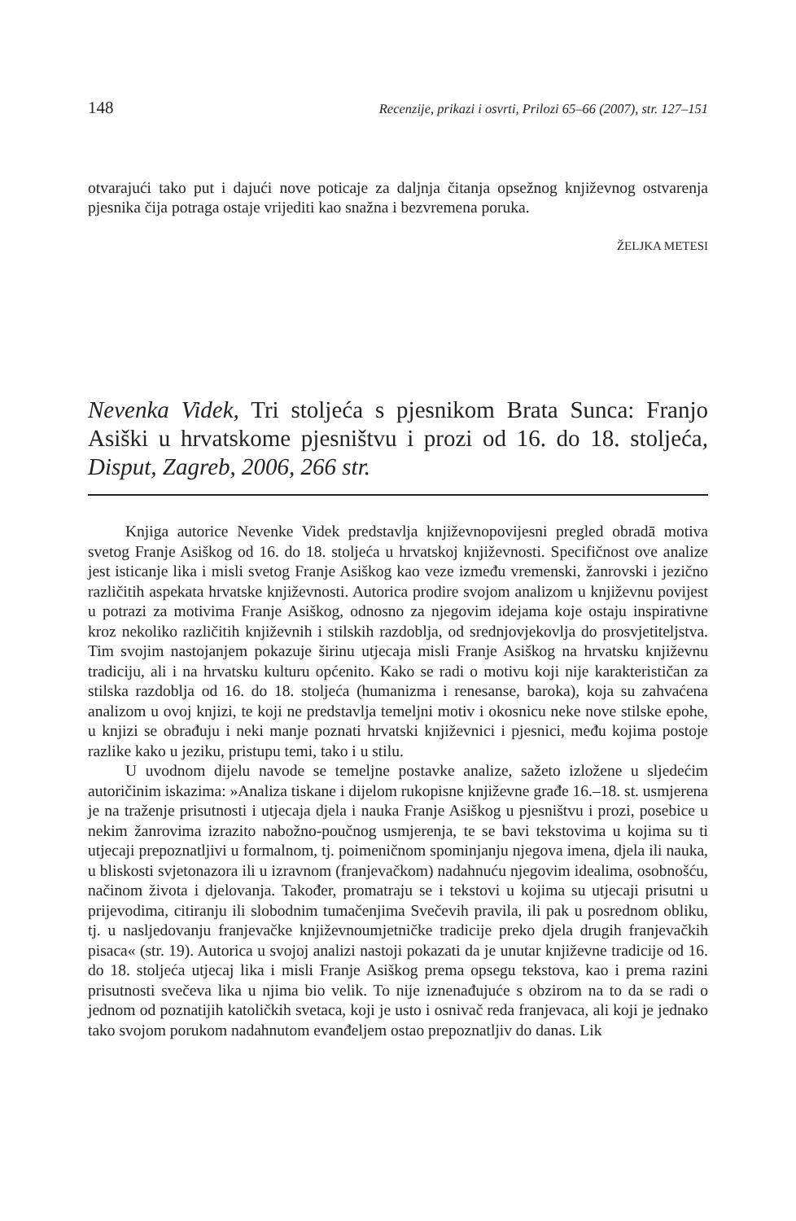148 Recenzije, prikazi i osvrti, Prilozi 65–66 (2007), str. 127–151
otvarajući tako put i dajući nove poticaje za daljnja čitanja opsežnog književnog ostvarenja pjesnika čija potraga ostaje vrijediti kao snažna i bezvremena poruka.
ŽELJKA METESI
Nevenka Videk, Tri stoljeća s pjesnikom Brata Sunca: Franjo Asiški u hrvatskome pjesništvu i prozi od 16. do 18. stoljeća, Disput, Zagreb, 2006, 266 str.
Knjiga autorice Nevenke Videk predstavlja književnopovijesni pregled obradā motiva svetog Franje Asiškog od 16. do 18. stoljeća u hrvatskoj književnosti. Specifičnost ove analize jest isticanje lika i misli svetog Franje Asiškog kao veze između vremenski, žanrovski i jezično različitih aspekata hrvatske književnosti. Autorica prodire svojom analizom u književnu povijest u potrazi za motivima Franje Asiškog, odnosno za njegovim idejama koje ostaju inspirativne kroz nekoliko različitih književnih i stilskih razdoblja, od srednjovjekovlja do prosvjetiteljstva. Tim svojim nastojanjem pokazuje širinu utjecaja misli Franje Asiškog na hrvatsku književnu tradiciju, ali i na hrvatsku kulturu općenito. Kako se radi o motivu koji nije karakterističan za stilska razdoblja od 16. do 18. stoljeća (humanizma i renesanse, baroka), koja su zahvaćena analizom u ovoj knjizi, te koji ne predstavlja temeljni motiv i okosnicu neke nove stilske epohe, u knjizi se obrađuju i neki manje poznati hrvatski književnici i pjesnici, među kojima postoje razlike kako u jeziku, pristupu temi, tako i u stilu.
U uvodnom dijelu navode se temeljne postavke analize, sažeto izložene u sljedećim autoričinim iskazima: »Analiza tiskane i dijelom rukopisne književne građe 16.–18. st. usmjerena je na traženje prisutnosti i utjecaja djela i nauka Franje Asiškog u pjesništvu i prozi, posebice u nekim žanrovima izrazito nabožno-poučnog usmjerenja, te se bavi tekstovima u kojima su ti utjecaji prepoznatljivi u formalnom, tj. poimeničnom spominjanju njegova imena, djela ili nauka, u bliskosti svjetonazora ili u izravnom (franjevačkom) nadahnuću njegovim idealima, osobnošću, načinom života i djelovanja. Također, promatraju se i tekstovi u kojima su utjecaji prisutni u prijevodima, citiranju ili slobodnim tumačenjima Svečevih pravila, ili pak u posrednom obliku, tj. u nasljedovanju franjevačke književnoumjetničke tradicije preko djela drugih franjevačkih pisaca« (str. 19). Autorica u svojoj analizi nastoji pokazati da je unutar književne tradicije od 16. do 18. stoljeća utjecaj lika i misli Franje Asiškog prema opsegu tekstova, kao i prema razini prisutnosti svečeva lika u njima bio velik. To nije iznenađujuće s obzirom na to da se radi o jednom od poznatijih katoličkih svetaca, koji je usto i osnivač reda franjevaca, ali koji je jednako tako svojom porukom nadahnutom evanđeljem ostao prepoznatljiv do danas. Lik